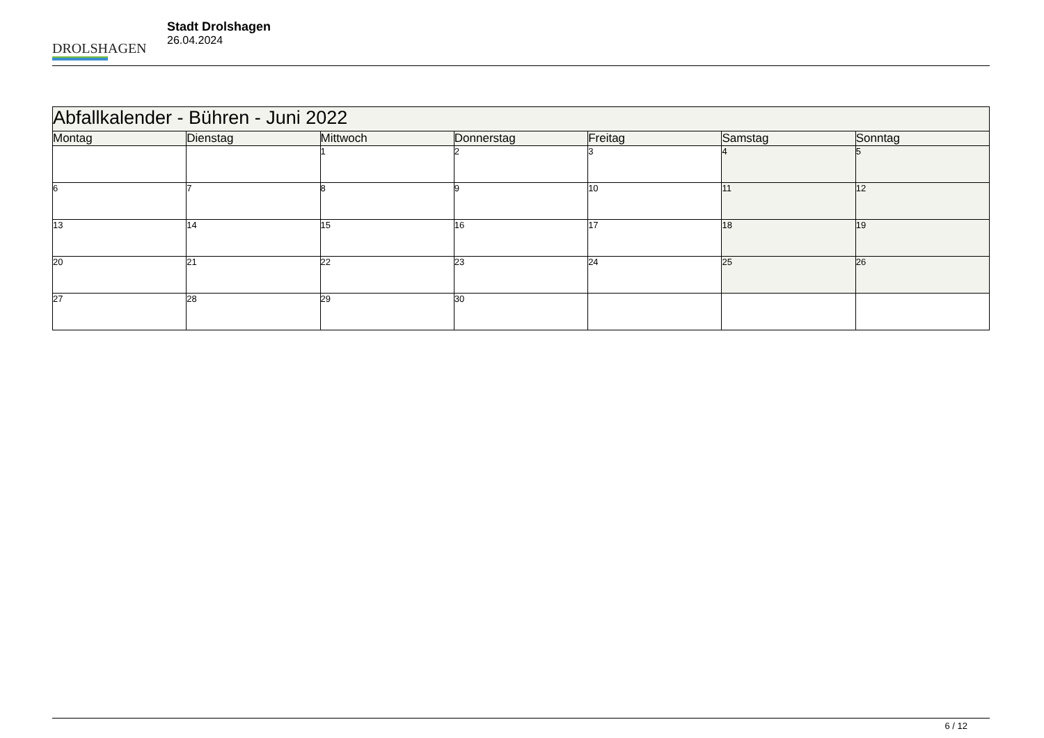DROLSHAGEN
Stadt Drolshagen
26.04.2024
| Abfallkalender - Bühren - Juni 2022 | | | | | | |
| --- | --- | --- | --- | --- | --- | --- |
| Montag | Dienstag | Mittwoch | Donnerstag | Freitag | Samstag | Sonntag |
| | | 1 | 2 | 3 | 4 | 5 |
| 6 | 7 | 8 | 9 | 10 | 11 | 12 |
| 13 | 14 | 15 | 16 | 17 | 18 | 19 |
| 20 | 21 | 22 | 23 | 24 | 25 | 26 |
| 27 | 28 | 29 | 30 | | | |
6 / 12